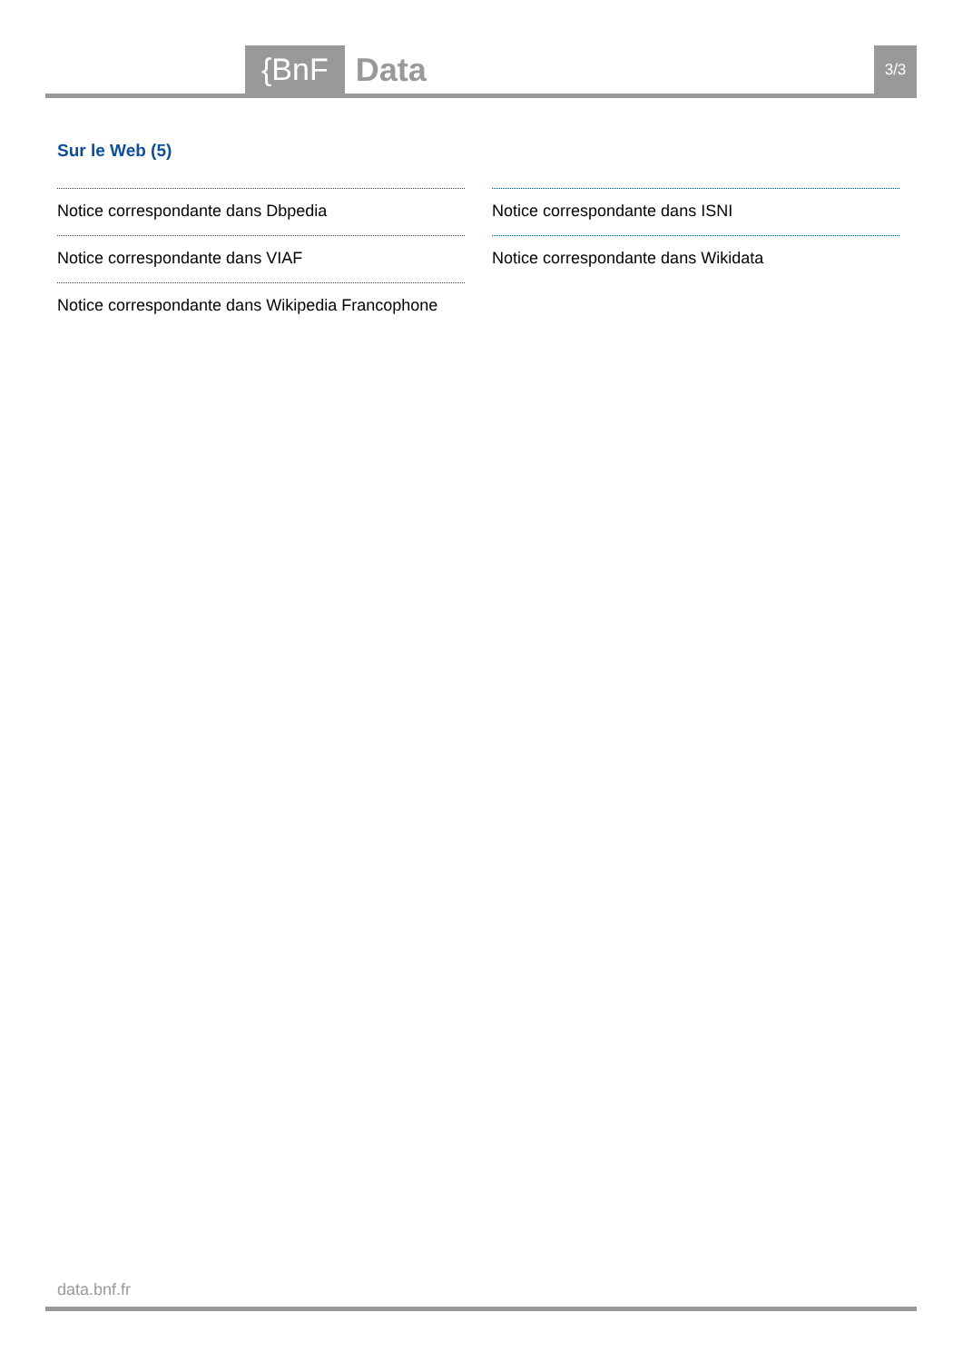{BnF Data 3/3
Sur le Web (5)
Notice correspondante dans Dbpedia
Notice correspondante dans VIAF
Notice correspondante dans Wikipedia Francophone
Notice correspondante dans ISNI
Notice correspondante dans Wikidata
data.bnf.fr